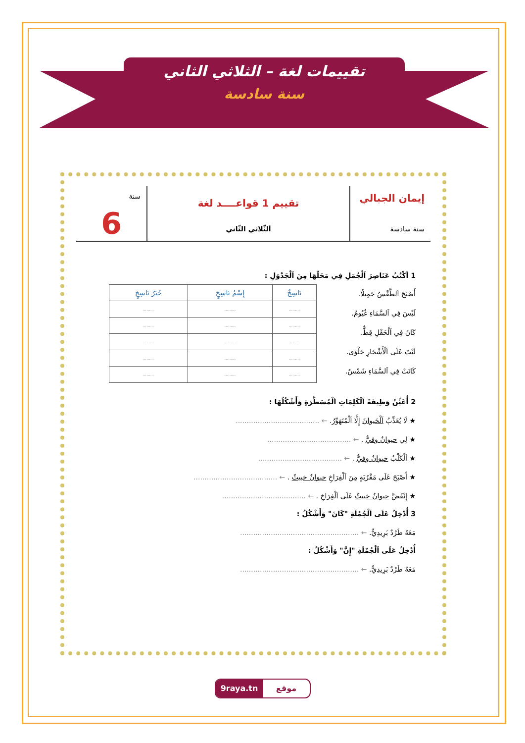تقييمات لغة – الثلاثي الثاني
سنة سادسة
إيمان الجبالي
سنة سادسة
تقييم 1 قواعــــد لغة
اَلثّلاثي الثّاني
سنة
6
1 أكْتُبُ عَنَاصِرَ اَلْجُمَلِ فِي مَحَلّهَا مِنَ اَلْجَدْوَلِ :
أَصْبَحَ اَلطَّقْسُ جَمِيلًا.
لَيْسَ فِي اَلسَّمَاءِ غُيُومٌ.
كَانَ فِي اَلْحَقْلِ قِطٌّ.
لَيْتَ عَلَى اَلْأَشْجَارِ حَلْوَى.
كَانَتْ فِي اَلسَّمَاءِ شَمْسٌ.
| نَاسِخٌ | إِسْمُ نَاسِخٍ | خَبَرُ نَاسِخٍ |
| --- | --- | --- |
| ......... | ......... | ......... |
| ......... | ......... | ......... |
| ......... | ......... | ......... |
| ......... | ......... | ......... |
| ......... | ......... | ......... |
2 أُعَيِّنُ وَظِيفَةَ اَلْكَلِمَاتِ اَلْمُسَطَّرَةِ وَأَشْكُلُهَا :
★ لَا يُعَذِّبُ اَلْحَيوانَ إِلَّا اَلْمُتَهَوِّرُ. ← ......................................
★ لِي حيوانٌ وفيٌّ . ← ......................................
★ اَلْكَلْبُ حيوانٌ وفيٌّ . ← ......................................
★ أَصْبَحَ عَلَى مَقْرُبَةٍ مِنَ اَلْفِرَاخِ حيوانٌ خبيثٌ . ← ......................................
★ إِنْقَضَّ حيوانٌ خبيثٌ عَلَى اَلْفِرَاخِ . ← ......................................
3 أُدْخِلُ عَلَى اَلْجُمْلَةِ "كَانَ" وَأَشْكُلُ :
مَعَهُ طَرْدٌ بَرِيدِيٌّ. ← ......................................................
أُدْخِلُ عَلَى اَلْجُمْلَةِ "إِنَّ" وَأَشْكُلُ :
مَعَهُ طَرْدٌ بَرِيدِيٌّ. ← ......................................................
9raya.tn موقع